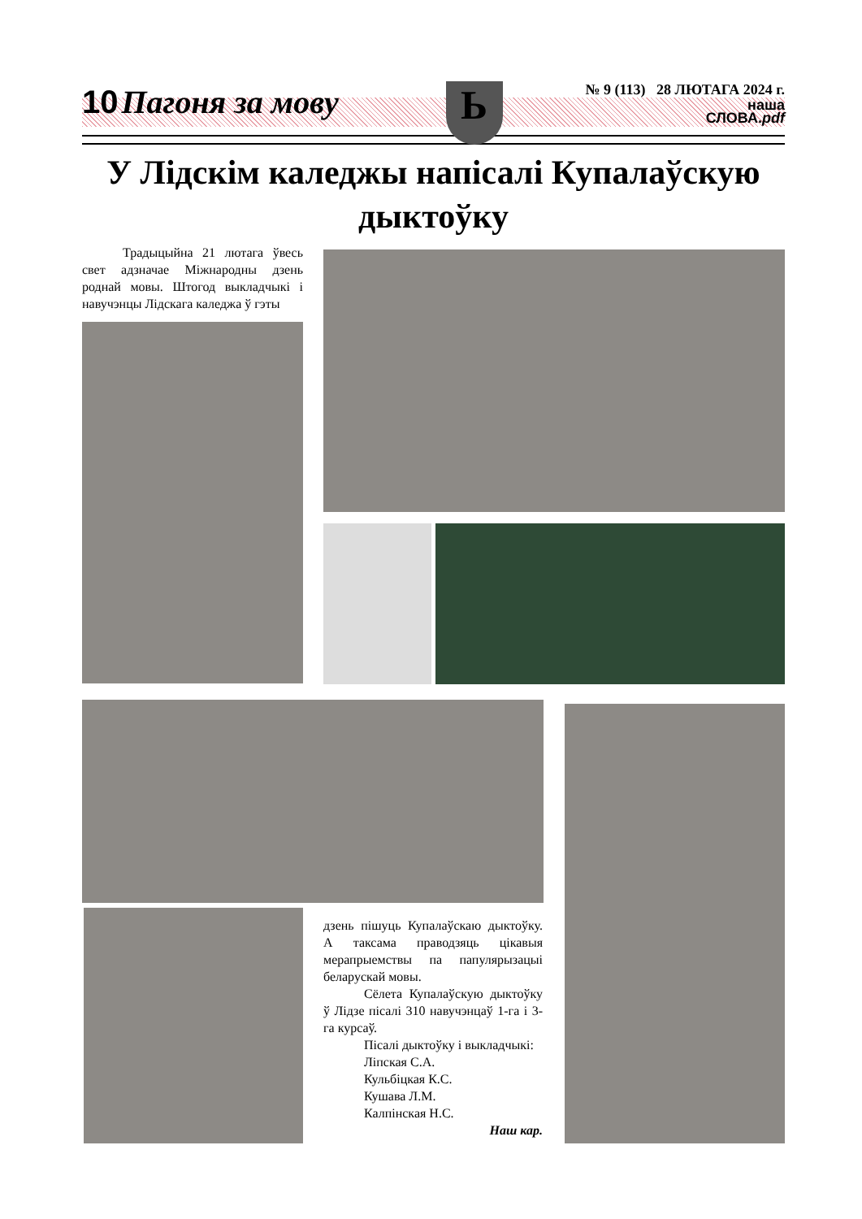10 Пагоня за мову
Ь
№ 9 (113) 28 ЛЮТАГА 2024 г.
наша
СЛОВА.pdf
У Лідскім каледжы напісалі Купалаўскую дыктоўку
Традыцыйна 21 лютага ўвесь свет адзначае Міжнародны дзень роднай мовы. Штогод выкладчыкі і навучэнцы Лідскага каледжа ў гэты
дзень пішуць Купалаўскаю дыктоўку. А таксама праводзяць цікавыя мерапрыемствы па папулярызацыі беларускай мовы.
Сёлета Купалаўскую дыктоўку ў Лідзе пісалі 310 навучэнцаў 1-га і 3-га курсаў.
Пісалі дыктоўку і выкладчыкі:
Ліпская С.А.
Кульбіцкая К.С.
Кушава Л.М.
Калпінская Н.С.
Наш кар.